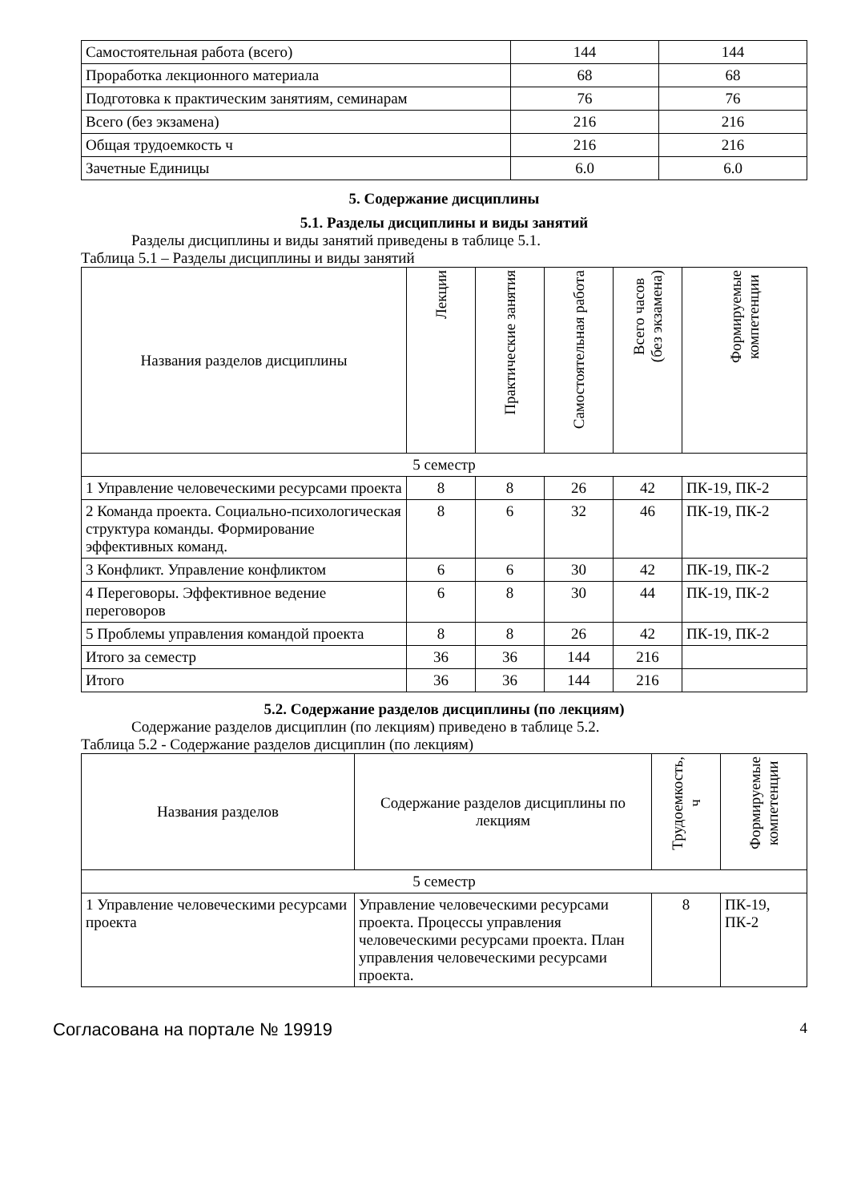| Самостоятельная работа (всего) | 144 | 144 |
| Проработка лекционного материала | 68 | 68 |
| Подготовка к практическим занятиям, семинарам | 76 | 76 |
| Всего (без экзамена) | 216 | 216 |
| Общая трудоемкость ч | 216 | 216 |
| Зачетные Единицы | 6.0 | 6.0 |
5. Содержание дисциплины
5.1. Разделы дисциплины и виды занятий
Разделы дисциплины и виды занятий приведены в таблице 5.1.
Таблица 5.1 – Разделы дисциплины и виды занятий
| Названия разделов дисциплины | Лекции | Практические занятия | Самостоятельная работа | Всего часов (без экзамена) | Формируемые компетенции |
| --- | --- | --- | --- | --- | --- |
| 5 семестр | | | | | |
| 1 Управление человеческими ресурсами проекта | 8 | 8 | 26 | 42 | ПК-19, ПК-2 |
| 2 Команда проекта. Социально-психологическая структура команды. Формирование эффективных команд. | 8 | 6 | 32 | 46 | ПК-19, ПК-2 |
| 3 Конфликт. Управление конфликтом | 6 | 6 | 30 | 42 | ПК-19, ПК-2 |
| 4 Переговоры. Эффективное ведение переговоров | 6 | 8 | 30 | 44 | ПК-19, ПК-2 |
| 5 Проблемы управления командой проекта | 8 | 8 | 26 | 42 | ПК-19, ПК-2 |
| Итого за семестр | 36 | 36 | 144 | 216 | |
| Итого | 36 | 36 | 144 | 216 | |
5.2. Содержание разделов дисциплины (по лекциям)
Содержание разделов дисциплин (по лекциям) приведено в таблице 5.2.
Таблица 5.2 - Содержание разделов дисциплин (по лекциям)
| Названия разделов | Содержание разделов дисциплины по лекциям | Трудоемкость, ч | Формируемые компетенции |
| --- | --- | --- | --- |
| 5 семестр | | | |
| 1 Управление человеческими ресурсами проекта | Управление человеческими ресурсами проекта. Процессы управления человеческими ресурсами проекта. План управления человеческими ресурсами проекта. | 8 | ПК-19, ПК-2 |
Согласована на портале № 19919 4